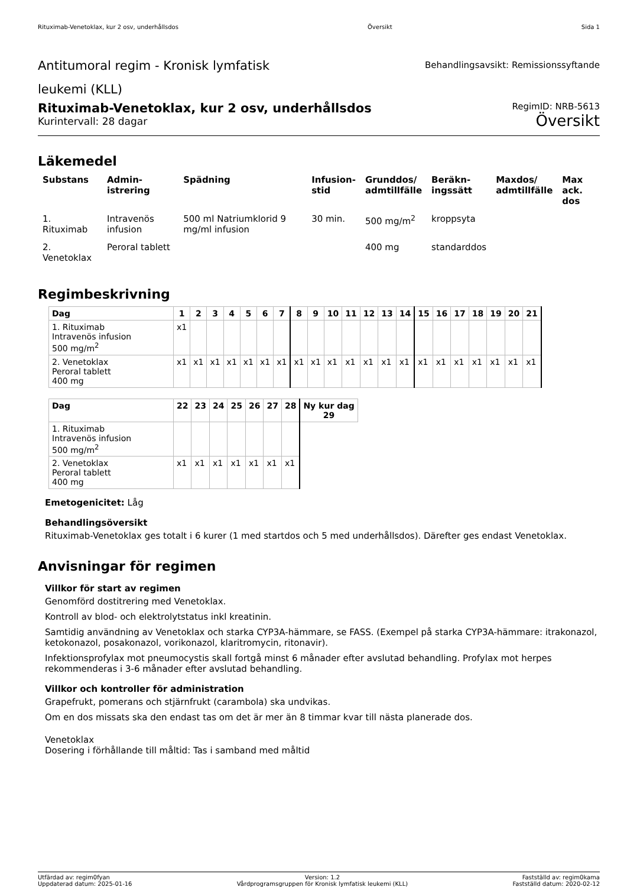Rituximab-Venetoklax, kur 2 osv, underhållsdos Översikt Sida 1
Antitumoral regim - Kronisk lymfatisk
leukemi (KLL)
Behandlingsavsikt: Remissionssyftande
Rituximab-Venetoklax, kur 2 osv, underhållsdos
Kurintervall: 28 dagar
RegimID: NRB-5613
Översikt
Läkemedel
| Substans | Admin- istrering | Spädning | Infusion- stid | Grunddos/ admtillfälle | Beräkn- ingssätt | Maxdos/ admtillfälle | Max ack. dos |
| --- | --- | --- | --- | --- | --- | --- | --- |
| 1. Rituximab | Intravenös infusion | 500 ml Natriumklorid 9 mg/ml infusion | 30 min. | 500 mg/m<sup>2</sup> | kroppsyta | | |
| 2. Venetoklax | Peroral tablett | | | 400 mg | standarddos | | |
Regimbeskrivning
| Dag | 1 | 2 | 3 | 4 | 5 | 6 | 7 | 8 | 9 | 10 | 11 | 12 | 13 | 14 | 15 | 16 | 17 | 18 | 19 | 20 | 21 |
| --- | --- | --- | --- | --- | --- | --- | --- | --- | --- | --- | --- | --- | --- | --- | --- | --- | --- | --- | --- | --- | --- |
| 1. Rituximab Intravenös infusion 500 mg/m<sup>2</sup> | x1 | | | | | | | | | | | | | | | | | | | | |
| 2. Venetoklax Peroral tablett 400 mg | x1 | x1 | x1 | x1 | x1 | x1 | x1 | x1 | x1 | x1 | x1 | x1 | x1 | x1 | x1 | x1 | x1 | x1 | x1 | x1 | x1 |
| Dag | 22 | 23 | 24 | 25 | 26 | 27 | 28 | Ny kur dag 29 |
| --- | --- | --- | --- | --- | --- | --- | --- | --- |
| 1. Rituximab Intravenös infusion 500 mg/m<sup>2</sup> | | | | | | | | |
| 2. Venetoklax Peroral tablett 400 mg | x1 | x1 | x1 | x1 | x1 | x1 | x1 | |
Emetogenicitet: Låg
Behandlingsöversikt
Rituximab-Venetoklax ges totalt i 6 kurer (1 med startdos och 5 med underhållsdos). Därefter ges endast Venetoklax.
Anvisningar för regimen
Villkor för start av regimen
Genomförd dostitrering med Venetoklax.
Kontroll av blod- och elektrolytstatus inkl kreatinin.
Samtidig användning av Venetoklax och starka CYP3A-hämmare, se FASS. (Exempel på starka CYP3A-hämmare: itrakonazol, ketokonazol, posakonazol, vorikonazol, klaritromycin, ritonavir).
Infektionsprofylax mot pneumocystis skall fortgå minst 6 månader efter avslutad behandling. Profylax mot herpes rekommenderas i 3-6 månader efter avslutad behandling.
Villkor och kontroller för administration
Grapefrukt, pomerans och stjärnfrukt (carambola) ska undvikas.
Om en dos missats ska den endast tas om det är mer än 8 timmar kvar till nästa planerade dos.
Venetoklax
Dosering i förhållande till måltid: Tas i samband med måltid
Utfärdad av: regim0fyan
Uppdaterad datum: 2025-01-16
Version: 1.2
Vårdprogramsgruppen för Kronisk lymfatisk leukemi (KLL)
Fastställd av: regim0kama
Fastställd datum: 2020-02-12